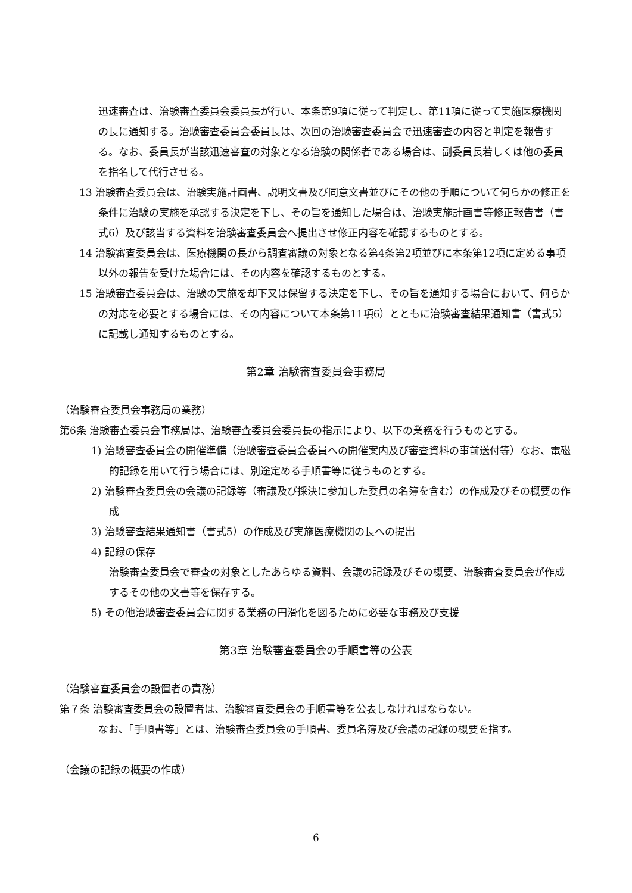迅速審査は、治験審査委員会委員長が行い、本条第9項に従って判定し、第11項に従って実施医療機関の長に通知する。治験審査委員会委員長は、次回の治験審査委員会で迅速審査の内容と判定を報告する。なお、委員長が当該迅速審査の対象となる治験の関係者である場合は、副委員長若しくは他の委員を指名して代行させる。
13 治験審査委員会は、治験実施計画書、説明文書及び同意文書並びにその他の手順について何らかの修正を条件に治験の実施を承認する決定を下し、その旨を通知した場合は、治験実施計画書等修正報告書（書式6）及び該当する資料を治験審査委員会へ提出させ修正内容を確認するものとする。
14 治験審査委員会は、医療機関の長から調査審議の対象となる第4条第2項並びに本条第12項に定める事項以外の報告を受けた場合には、その内容を確認するものとする。
15 治験審査委員会は、治験の実施を却下又は保留する決定を下し、その旨を通知する場合において、何らかの対応を必要とする場合には、その内容について本条第11項6）とともに治験審査結果通知書（書式5）に記載し通知するものとする。
第2章 治験審査委員会事務局
（治験審査委員会事務局の業務）
第6条 治験審査委員会事務局は、治験審査委員会委員長の指示により、以下の業務を行うものとする。
1) 治験審査委員会の開催準備（治験審査委員会委員への開催案内及び審査資料の事前送付等）なお、電磁的記録を用いて行う場合には、別途定める手順書等に従うものとする。
2) 治験審査委員会の会議の記録等（審議及び採決に参加した委員の名簿を含む）の作成及びその概要の作成
3) 治験審査結果通知書（書式5）の作成及び実施医療機関の長への提出
4) 記録の保存
治験審査委員会で審査の対象としたあらゆる資料、会議の記録及びその概要、治験審査委員会が作成するその他の文書等を保存する。
5) その他治験審査委員会に関する業務の円滑化を図るために必要な事務及び支援
第3章 治験審査委員会の手順書等の公表
（治験審査委員会の設置者の責務）
第７条 治験審査委員会の設置者は、治験審査委員会の手順書等を公表しなければならない。
なお、「手順書等」とは、治験審査委員会の手順書、委員名簿及び会議の記録の概要を指す。
（会議の記録の概要の作成）
6